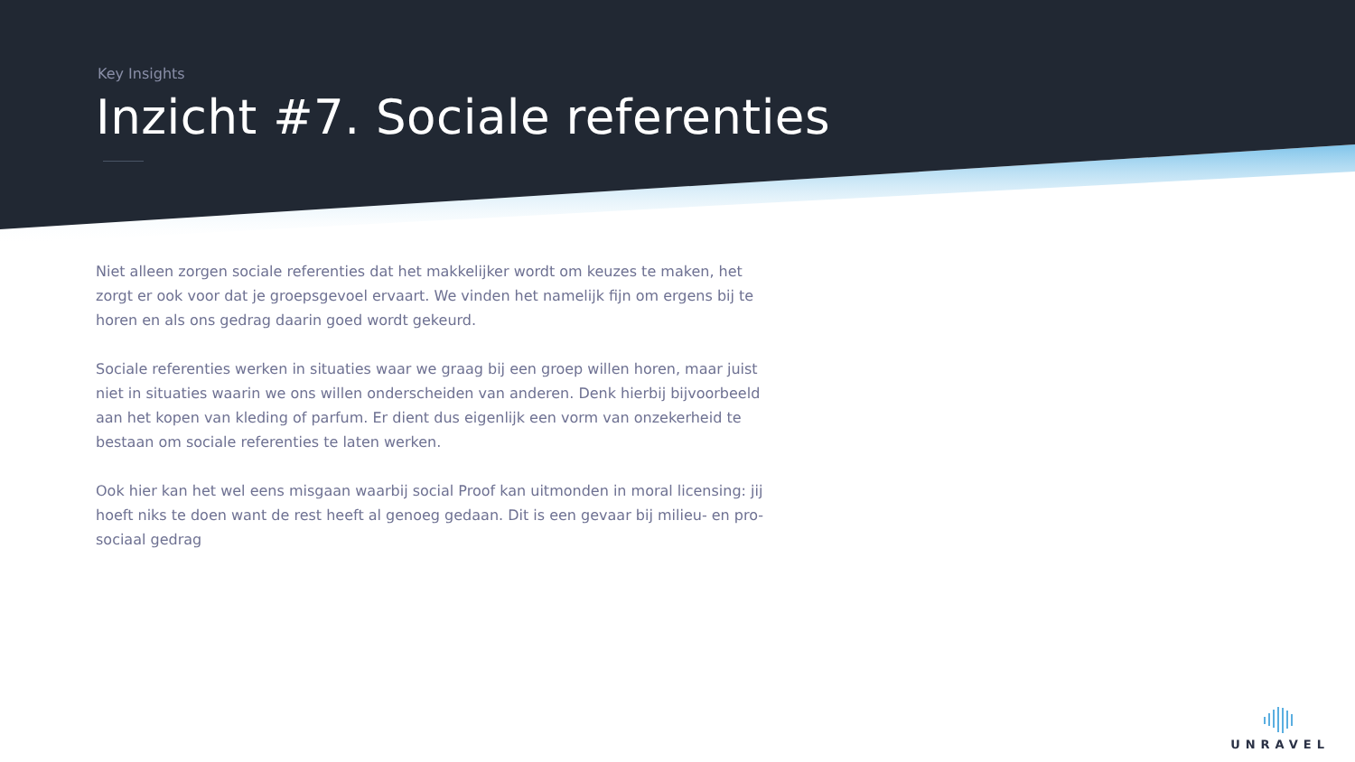Key Insights
Inzicht #7. Sociale referenties
Niet alleen zorgen sociale referenties dat het makkelijker wordt om keuzes te maken, het zorgt er ook voor dat je groepsgevoel ervaart. We vinden het namelijk fijn om ergens bij te horen en als ons gedrag daarin goed wordt gekeurd.
Sociale referenties werken in situaties waar we graag bij een groep willen horen, maar juist niet in situaties waarin we ons willen onderscheiden van anderen. Denk hierbij bijvoorbeeld aan het kopen van kleding of parfum. Er dient dus eigenlijk een vorm van onzekerheid te bestaan om sociale referenties te laten werken.
Ook hier kan het wel eens misgaan waarbij social Proof kan uitmonden in moral licensing: jij hoeft niks te doen want de rest heeft al genoeg gedaan. Dit is een gevaar bij milieu- en pro-sociaal gedrag
UNRAVEL